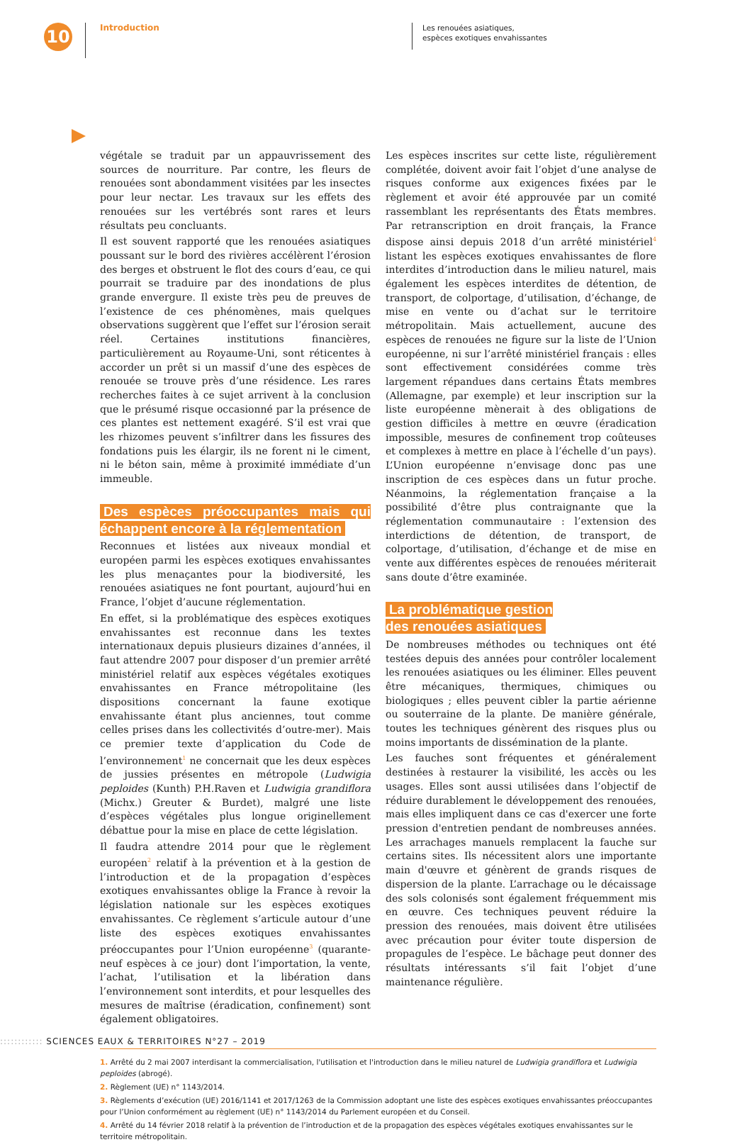10
Introduction
Les renouées asiatiques,
espèces exotiques envahissantes
végétale se traduit par un appauvrissement des sources de nourriture. Par contre, les fleurs de renouées sont abondamment visitées par les insectes pour leur nectar. Les travaux sur les effets des renouées sur les vertébrés sont rares et leurs résultats peu concluants.
Il est souvent rapporté que les renouées asiatiques poussant sur le bord des rivières accélèrent l’érosion des berges et obstruent le flot des cours d’eau, ce qui pourrait se traduire par des inondations de plus grande envergure. Il existe très peu de preuves de l’existence de ces phénomènes, mais quelques observations suggèrent que l’effet sur l’érosion serait réel. Certaines institutions financières, particulièrement au Royaume-Uni, sont réticentes à accorder un prêt si un massif d’une des espèces de renouée se trouve près d’une résidence. Les rares recherches faites à ce sujet arrivent à la conclusion que le présumé risque occasionné par la présence de ces plantes est nettement exagéré. S’il est vrai que les rhizomes peuvent s’infiltrer dans les fissures des fondations puis les élargir, ils ne forent ni le ciment, ni le béton sain, même à proximité immédiate d’un immeuble.
Des espèces préoccupantes mais qui échappent encore à la réglementation
Reconnues et listées aux niveaux mondial et européen parmi les espèces exotiques envahissantes les plus menaçantes pour la biodiversité, les renouées asiatiques ne font pourtant, aujourd’hui en France, l’objet d’aucune réglementation.
En effet, si la problématique des espèces exotiques envahissantes est reconnue dans les textes internationaux depuis plusieurs dizaines d’années, il faut attendre 2007 pour disposer d’un premier arrêté ministériel relatif aux espèces végétales exotiques envahissantes en France métropolitaine (les dispositions concernant la faune exotique envahissante étant plus anciennes, tout comme celles prises dans les collectivités d’outre-mer). Mais ce premier texte d’application du Code de l’environnement<sup>1</sup> ne concernait que les deux espèces de jussies présentes en métropole (Ludwigia peploides (Kunth) P.H.Raven et Ludwigia grandiflora (Michx.) Greuter & Burdet), malgré une liste d’espèces végétales plus longue originellement débattue pour la mise en place de cette législation.
Il faudra attendre 2014 pour que le règlement européen<sup>2</sup> relatif à la prévention et à la gestion de l’introduction et de la propagation d’espèces exotiques envahissantes oblige la France à revoir la législation nationale sur les espèces exotiques envahissantes. Ce règlement s’articule autour d’une liste des espèces exotiques envahissantes préoccupantes pour l’Union européenne<sup>3</sup> (quarante-neuf espèces à ce jour) dont l’importation, la vente, l’achat, l’utilisation et la libération dans l’environnement sont interdits, et pour lesquelles des mesures de maîtrise (éradication, confinement) sont également obligatoires.
Les espèces inscrites sur cette liste, régulièrement complétée, doivent avoir fait l’objet d’une analyse de risques conforme aux exigences fixées par le règlement et avoir été approuvée par un comité rassemblant les représentants des États membres. Par retranscription en droit français, la France dispose ainsi depuis 2018 d’un arrêté ministériel<sup>4</sup> listant les espèces exotiques envahissantes de flore interdites d’introduction dans le milieu naturel, mais également les espèces interdites de détention, de transport, de colportage, d’utilisation, d’échange, de mise en vente ou d’achat sur le territoire métropolitain. Mais actuellement, aucune des espèces de renouées ne figure sur la liste de l’Union européenne, ni sur l’arrêté ministériel français : elles sont effectivement considérées comme très largement répandues dans certains États membres (Allemagne, par exemple) et leur inscription sur la liste européenne mènerait à des obligations de gestion difficiles à mettre en œuvre (éradication impossible, mesures de confinement trop coûteuses et complexes à mettre en place à l’échelle d’un pays). L’Union européenne n’envisage donc pas une inscription de ces espèces dans un futur proche. Néanmoins, la réglementation française a la possibilité d’être plus contraignante que la réglementation communautaire : l’extension des interdictions de détention, de transport, de colportage, d’utilisation, d’échange et de mise en vente aux différentes espèces de renouées mériterait sans doute d’être examinée.
La problématique gestion
des renouées asiatiques
De nombreuses méthodes ou techniques ont été testées depuis des années pour contrôler localement les renouées asiatiques ou les éliminer. Elles peuvent être mécaniques, thermiques, chimiques ou biologiques ; elles peuvent cibler la partie aérienne ou souterraine de la plante. De manière générale, toutes les techniques génèrent des risques plus ou moins importants de dissémination de la plante.
Les fauches sont fréquentes et généralement destinées à restaurer la visibilité, les accès ou les usages. Elles sont aussi utilisées dans l’objectif de réduire durablement le développement des renouées, mais elles impliquent dans ce cas d'exercer une forte pression d'entretien pendant de nombreuses années. Les arrachages manuels remplacent la fauche sur certains sites. Ils nécessitent alors une importante main d'œuvre et génèrent de grands risques de dispersion de la plante. L’arrachage ou le décaissage des sols colonisés sont également fréquemment mis en œuvre. Ces techniques peuvent réduire la pression des renouées, mais doivent être utilisées avec précaution pour éviter toute dispersion de propagules de l’espèce. Le bâchage peut donner des résultats intéressants s’il fait l’objet d’une maintenance régulière.
1. Arrêté du 2 mai 2007 interdisant la commercialisation, l'utilisation et l'introduction dans le milieu naturel de Ludwigia grandiflora et Ludwigia peploides (abrogé).
2. Règlement (UE) n° 1143/2014.
3. Règlements d’exécution (UE) 2016/1141 et 2017/1263 de la Commission adoptant une liste des espèces exotiques envahissantes préoccupantes pour l’Union conformément au règlement (UE) n° 1143/2014 du Parlement européen et du Conseil.
4. Arrêté du 14 février 2018 relatif à la prévention de l’introduction et de la propagation des espèces végétales exotiques envahissantes sur le territoire métropolitain.
:::::::::::: SCIENCES EAUX & TERRITOIRES N°27 – 2019